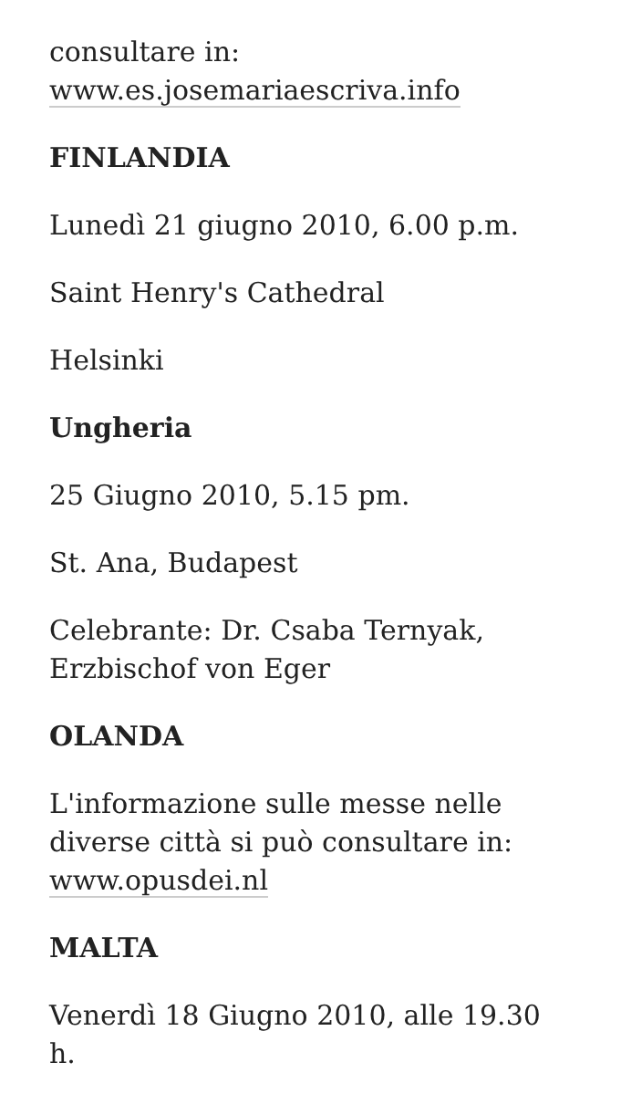consultare in:
www.es.josemariaescriva.info
FINLANDIA
Lunedì 21 giugno 2010, 6.00 p.m.
Saint Henry's Cathedral
Helsinki
Ungheria
25 Giugno 2010, 5.15 pm.
St. Ana, Budapest
Celebrante: Dr. Csaba Ternyak,
Erzbischof von Eger
OLANDA
L'informazione sulle messe nelle diverse città si può consultare in:
www.opusdei.nl
MALTA
Venerdì 18 Giugno 2010, alle 19.30 h.